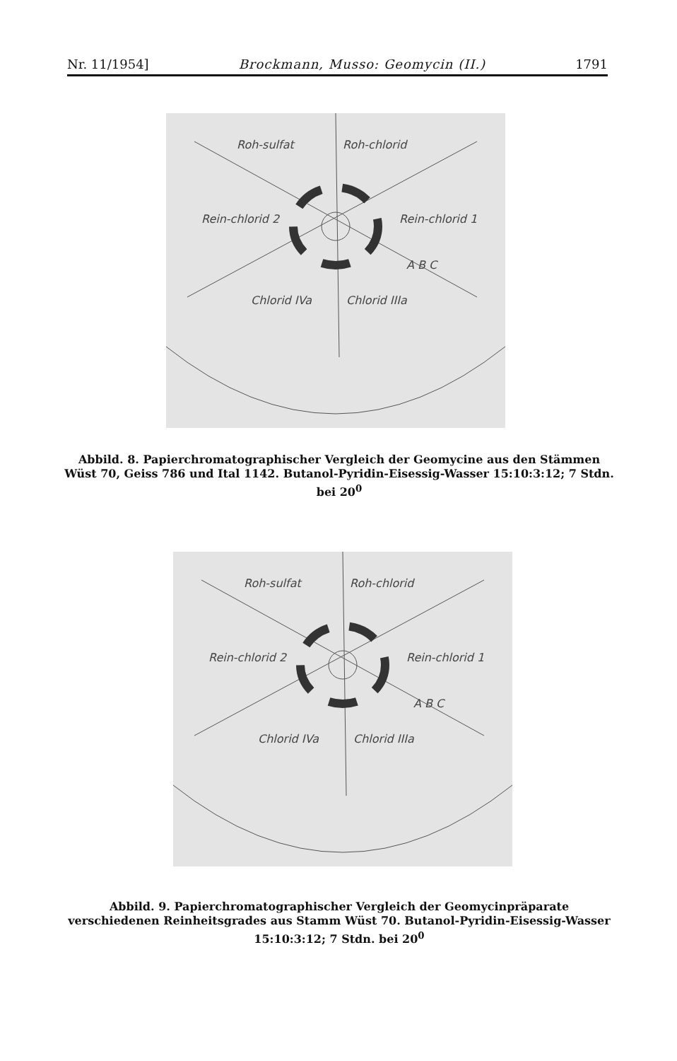Nr. 11/1954] Brockmann, Musso: Geomycin (II.) 1791
Roh-sulfat
Roh-chlorid
Rein-chlorid 2
Rein-chlorid 1
Chlorid IVa
Chlorid IIIa
A B C
Abbild. 8. Papierchromatographischer Vergleich der Geomycine aus den Stämmen Wüst 70, Geiss 786 und Ital 1142. Butanol-Pyridin-Eisessig-Wasser 15:10:3:12; 7 Stdn. bei 20<sup>0</sup>
Roh-sulfat
Roh-chlorid
Rein-chlorid 2
Rein-chlorid 1
Chlorid IVa
Chlorid IIIa
A B C
Abbild. 9. Papierchromatographischer Vergleich der Geomycinpräparate verschiedenen Reinheitsgrades aus Stamm Wüst 70. Butanol-Pyridin-Eisessig-Wasser 15:10:3:12; 7 Stdn. bei 20<sup>0</sup>